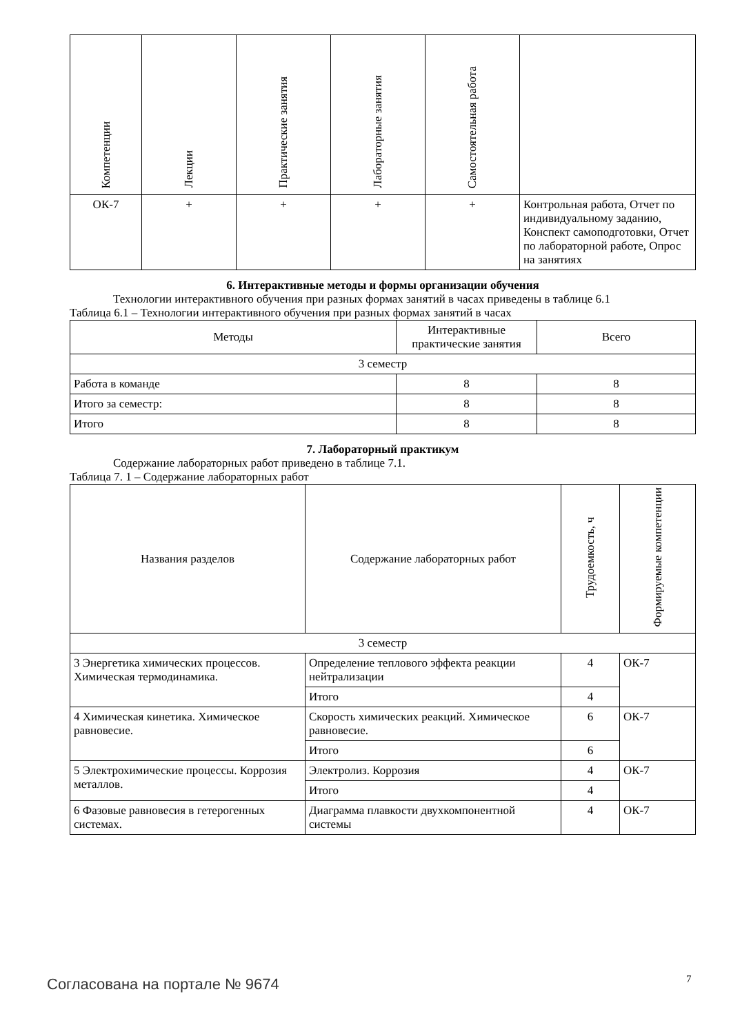| Компетенции | Лекции | Практические занятия | Лабораторные занятия | Самостоятельная работа | |
| --- | --- | --- | --- | --- | --- |
| ОК-7 | + | + | + | + | Контрольная работа, Отчет по индивидуальному заданию, Конспект самоподготовки, Отчет по лабораторной работе, Опрос на занятиях |
6. Интерактивные методы и формы организации обучения
Технологии интерактивного обучения при разных формах занятий в часах приведены в таблице 6.1
Таблица 6.1 – Технологии интерактивного обучения при разных формах занятий в часах
| Методы | Интерактивные практические занятия | Всего |
| --- | --- | --- |
| 3 семестр | | |
| Работа в команде | 8 | 8 |
| Итого за семестр: | 8 | 8 |
| Итого | 8 | 8 |
7. Лабораторный практикум
Содержание лабораторных работ приведено в таблице 7.1.
Таблица 7. 1 – Содержание лабораторных работ
| Названия разделов | Содержание лабораторных работ | Трудоемкость, ч | Формируемые компетенции |
| --- | --- | --- | --- |
| 3 семестр | | | |
| 3 Энергетика химических процессов. Химическая термодинамика. | Определение теплового эффекта реакции нейтрализации | 4 | ОК-7 |
| | Итого | 4 | |
| 4 Химическая кинетика. Химическое равновесие. | Скорость химических реакций. Химическое равновесие. | 6 | ОК-7 |
| | Итого | 6 | |
| 5 Электрохимические процессы. Коррозия металлов. | Электролиз. Коррозия | 4 | ОК-7 |
| | Итого | 4 | |
| 6 Фазовые равновесия в гетерогенных системах. | Диаграмма плавкости двухкомпонентной системы | 4 | ОК-7 |
Согласована на портале № 9674 7